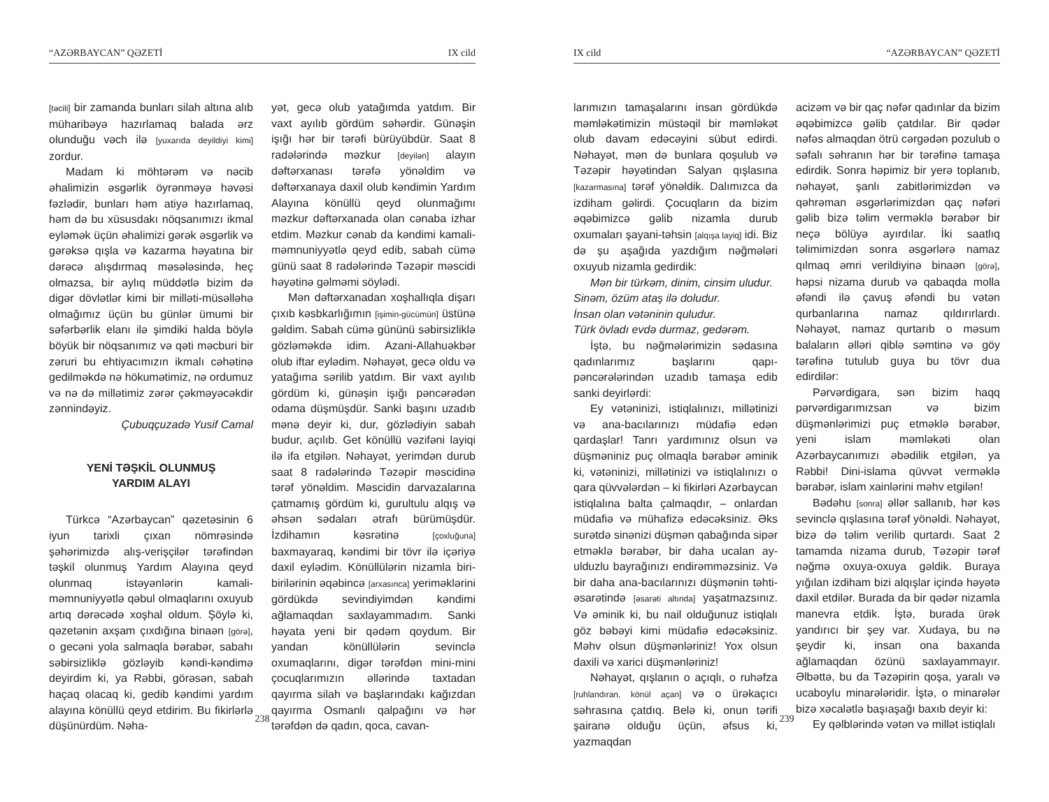“AZƏRBAYCAN” QƏZETİ IX cild
[təcili] bir zamanda bunları silah altına alıb müharibəyə hazırlamaq balada ərz olunduğu vəch ilə [yuxarıda deyildiyi kimi] zordur.
Madam ki möhtərəm və nəcib əhalimizin əsgərlik öyrənməyə həvəsi fəzlədir, bunları həm atiyə hazırlamaq, həm də bu xüsusdakı nöqsanımızı ikmal eyləmək üçün əhalimizi gərək əsgərlik və gərəksə qışla və kazarma həyatına bir dərəcə alışdırmaq məsələsində, heç olmazsa, bir aylıq müddətlə bizim də digər dövlətlər kimi bir milləti-müsəlləhə olmağımız üçün bu günlər ümumi bir səfərbərlik elanı ilə şimdiki halda böylə böyük bir nöqsanımız və qəti məcburi bir zəruri bu ehtiyacımızın ikmalı cəhətinə gedilməkdə nə hökumətimiz, nə ordumuz və nə də millətimiz zərər çəkməyəcəkdir zənnindəyiz.
Çubuqçuzadə Yusif Camal
YENİ TƏŞKİL OLUNMUŞ
YARDIM ALAYI
Türkcə “Azərbaycan” qəzetəsinin 6 iyun tarixli çıxan nömrəsində şəhərimizdə alış-verişçilər tərəfindən təşkil olunmuş Yardım Alayına qeyd olunmaq istəyənlərin kamali-məmnuniyyətlə qəbul olmaqlarını oxuyub artıq dərəcədə xoşhal oldum. Şöylə ki, qəzetənin axşam çıxdığına binaən [görə], o gecəni yola salmaqla bərabər, sabahı səbirsizliklə gözləyib kəndi-kəndimə deyirdim ki, ya Rəbbi, görəsən, sabah haçaq olacaq ki, gedib kəndimi yardım alayına könüllü qeyd etdirim. Bu fikirlərlə düşünürdüm. Nəha-
yət, gecə olub yatağımda yatdım. Bir vaxt ayılıb gördüm səhərdir. Günəşin işığı hər bir tərəfi bürüyübdür. Saat 8 radələrində məzkur [deyilən] alayın dəftərxanası tərəfə yönəldim və dəftərxanaya daxil olub kəndimin Yardım Alayına könüllü qeyd olunmağımı məzkur dəftərxanada olan cənaba izhar etdim. Məzkur cənab da kəndimi kamali-məmnuniyyətlə qeyd edib, sabah cümə günü saat 8 radələrində Təzəpir məscidi həyətinə gəlməmi söylədi.
Mən dəftərxanadan xoşhallıqla dişarı çıxıb kəsbkarlığımın [işimin-gücümün] üstünə gəldim. Sabah cümə gününü səbirsizliklə gözləməkdə idim. Azani-Allahuəkbər olub iftar eylədim. Nəhayət, gecə oldu və yatağıma sərilib yatdım. Bir vaxt ayılıb gördüm ki, günəşin işığı pəncərədən odama düşmüşdür. Sanki başını uzadıb mənə deyir ki, dur, gözlədiyin sabah budur, açılıb. Get könüllü vəzifəni layiqi ilə ifa etgilən. Nəhayət, yerimdən durub saat 8 radələrində Təzəpir məscidinə tərəf yönəldim. Məscidin darvazalarına çatmamış gördüm ki, gurultulu alqış və əhsən sədaları ətrafı bürümüşdür. İzdihamın kəsrətinə [çoxluğuna] baxmayaraq, kəndimi bir tövr ilə içəriyə daxil eylədim. Könüllülərin nizamla biri-birilərinin əqəbincə [arxasınca] yeriməklərini gördükdə sevindiyimdən kəndimi ağlamaqdan saxlayammadım. Sanki həyata yeni bir qədəm qoydum. Bir yandan könüllülərin sevinclə oxumaqlarını, digər tərəfdən mini-mini çocuqlarımızın əllərində taxtadan qayırma silah və başlarındakı kağızdan qayırma Osmanlı qalpağını və hər tərəfdən də qadın, qoca, cavan-
238
IX cild “AZƏRBAYCAN” QƏZETİ
larımızın tamaşalarını insan gördükdə məmləkətimizin müstəqil bir məmləkət olub davam edəcəyini sübut edirdi. Nəhayət, mən də bunlara qoşulub və Təzəpir həyətindən Salyan qışlasına [kazarmasına] tərəf yönəldik. Dalımızca da izdiham gəlirdi. Çocuqların da bizim əqəbimizcə gəlib nizamla durub oxumaları şayani-təhsin [alqışa layiq] idi. Biz də şu aşağıda yazdığım nəğmələri oxuyub nizamla gedirdik:
Mən bir türkəm, dinim, cinsim uludur.
Sinəm, özüm ataş ilə doludur.
İnsan olan vətəninin quludur.
Türk övladı evdə durmaz, gedərəm.
İştə, bu nəğmələrimizin sədasına qadınlarımız başlarını qapı-pəncərələrindən uzadıb tamaşa edib sanki deyirlərdi:
Ey vətəninizi, istiqlalınızı, millətinizi və ana-bacılarınızı müdafiə edən qardaşlar! Tanrı yardımınız olsun və düşməniniz puç olmaqla bərabər əminik ki, vətəninizi, millətinizi və istiqlalınızı o qara qüvvələrdən – ki fikirləri Azərbaycan istiqlalına balta çalmaqdır, – onlardan müdafiə və mühafizə edəcəksiniz. Əks surətdə sinənizi düşmən qabağında sipər etməklə bərabər, bir daha ucalan ay-ulduzlu bayrağınızı endirəmməzsiniz. Və bir daha ana-bacılarınızı düşmənin təhti-əsarətində [əsarəti altında] yaşatmazsınız. Və əminik ki, bu nail olduğunuz istiqlalı göz bəbəyi kimi müdafiə edəcəksiniz. Məhv olsun düşmənləriniz! Yox olsun daxili və xarici düşmənləriniz!
Nəhayət, qışlanın o açıqlı, o ruhəfza [ruhlandıran, könül açan] və o ürəkaçıcı səhrasına çatdıq. Belə ki, onun tərifi şairanə olduğu üçün, əfsus ki, yazmaqdan
acizəm və bir qaç nəfər qadınlar da bizim əqəbimizcə gəlib çatdılar. Bir qədər nəfəs almaqdan ötrü cərgədən pozulub o səfalı səhranın hər bir tərəfinə tamaşa edirdik. Sonra həpimiz bir yerə toplanıb, nəhayət, şanlı zabitlərimizdən və qəhrəman əsgərlərimizdən qaç nəfəri gəlib bizə təlim verməklə bərabər bir neçə bölüyə ayırdılar. İki saatlıq təlimimizdən sonra əsgərlərə namaz qılmaq əmri verildiyinə binaən [görə], həpsi nizama durub və qabaqda molla əfəndi ilə çavuş əfəndi bu vətən qurbanlarına namaz qıldırırlardı. Nəhayət, namaz qurtarıb o məsum balaların əlləri qiblə səmtinə və göy tərəfinə tutulub guya bu tövr dua edirdilər:
Pərvərdigara, sən bizim haqq pərvərdigarımızsan və bizim düşmənlərimizi puç etməklə bərabər, yeni islam məmləkəti olan Azərbaycanımızı əbədilik etgilən, ya Rəbbi! Dini-islama qüvvət verməklə bərabər, islam xainlərini məhv etgilən!
Bədəhu [sonra] əllər sallanıb, hər kəs sevinclə qışlasına tərəf yönəldi. Nəhayət, bizə də təlim verilib qurtardı. Saat 2 tamamda nizama durub, Təzəpir tərəf nəğmə oxuya-oxuya gəldik. Buraya yığılan izdiham bizi alqışlar içində həyətə daxil etdilər. Burada da bir qədər nizamla manevra etdik. İştə, burada ürək yandırıcı bir şey var. Xudaya, bu nə şeydir ki, insan ona baxanda ağlamaqdan özünü saxlayammayır. Əlbəttə, bu da Təzəpirin qoşa, yaralı və ucaboylu minarələridir. İştə, o minarələr bizə xəcalətlə başıaşağı baxıb deyir ki:
Ey qəlblərində vətən və millət istiqlalı
239